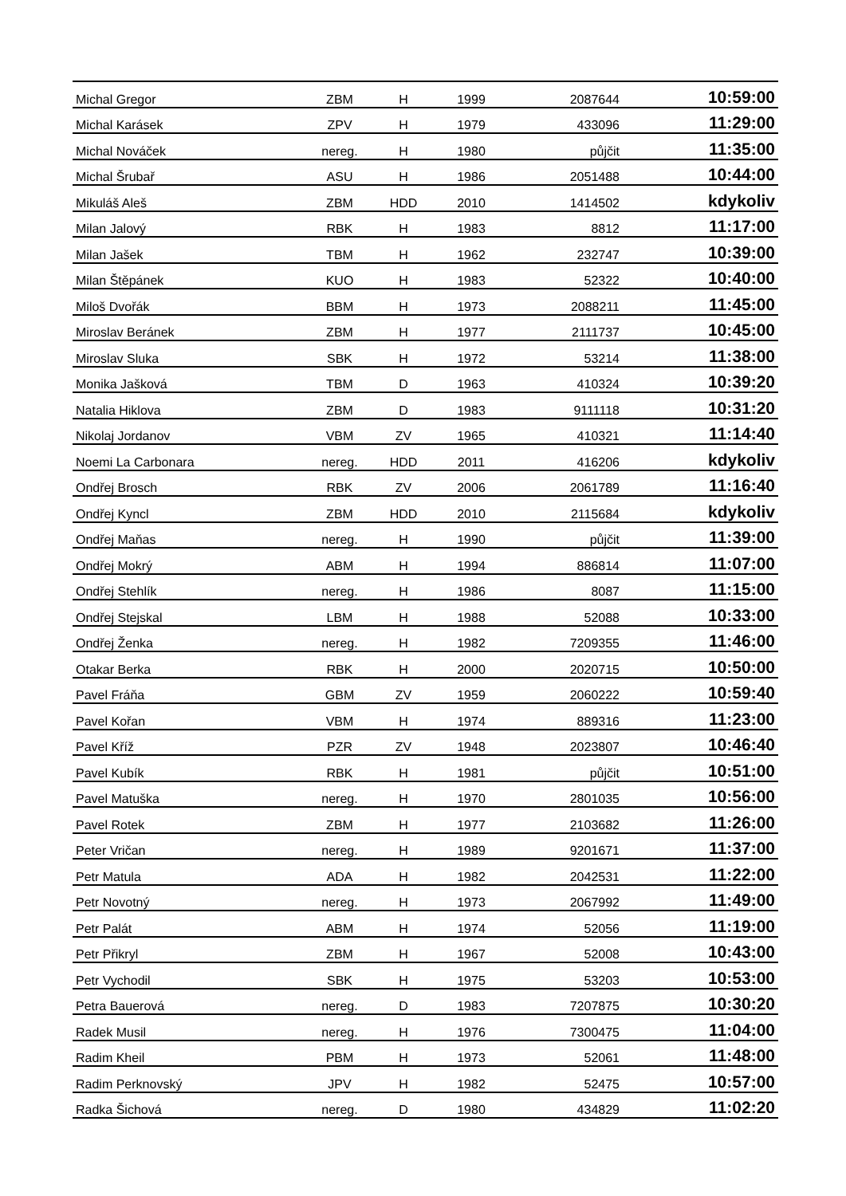| Michal Gregor | ZBM | H | 1999 | 2087644 | 10:59:00 |
| Michal Karásek | ZPV | H | 1979 | 433096 | 11:29:00 |
| Michal Nováček | nereg. | H | 1980 | půjčit | 11:35:00 |
| Michal Šrubař | ASU | H | 1986 | 2051488 | 10:44:00 |
| Mikuláš Aleš | ZBM | HDD | 2010 | 1414502 | kdykoliv |
| Milan Jalový | RBK | H | 1983 | 8812 | 11:17:00 |
| Milan Jašek | TBM | H | 1962 | 232747 | 10:39:00 |
| Milan Štěpánek | KUO | H | 1983 | 52322 | 10:40:00 |
| Miloš Dvořák | BBM | H | 1973 | 2088211 | 11:45:00 |
| Miroslav Beránek | ZBM | H | 1977 | 2111737 | 10:45:00 |
| Miroslav Sluka | SBK | H | 1972 | 53214 | 11:38:00 |
| Monika Jašková | TBM | D | 1963 | 410324 | 10:39:20 |
| Natalia Hiklova | ZBM | D | 1983 | 9111118 | 10:31:20 |
| Nikolaj Jordanov | VBM | ZV | 1965 | 410321 | 11:14:40 |
| Noemi La Carbonara | nereg. | HDD | 2011 | 416206 | kdykoliv |
| Ondřej Brosch | RBK | ZV | 2006 | 2061789 | 11:16:40 |
| Ondřej Kyncl | ZBM | HDD | 2010 | 2115684 | kdykoliv |
| Ondřej Maňas | nereg. | H | 1990 | půjčit | 11:39:00 |
| Ondřej Mokrý | ABM | H | 1994 | 886814 | 11:07:00 |
| Ondřej Stehlík | nereg. | H | 1986 | 8087 | 11:15:00 |
| Ondřej Stejskal | LBM | H | 1988 | 52088 | 10:33:00 |
| Ondřej Ženka | nereg. | H | 1982 | 7209355 | 11:46:00 |
| Otakar Berka | RBK | H | 2000 | 2020715 | 10:50:00 |
| Pavel Fráňa | GBM | ZV | 1959 | 2060222 | 10:59:40 |
| Pavel Kořan | VBM | H | 1974 | 889316 | 11:23:00 |
| Pavel Kříž | PZR | ZV | 1948 | 2023807 | 10:46:40 |
| Pavel Kubík | RBK | H | 1981 | půjčit | 10:51:00 |
| Pavel Matuška | nereg. | H | 1970 | 2801035 | 10:56:00 |
| Pavel Rotek | ZBM | H | 1977 | 2103682 | 11:26:00 |
| Peter Vričan | nereg. | H | 1989 | 9201671 | 11:37:00 |
| Petr Matula | ADA | H | 1982 | 2042531 | 11:22:00 |
| Petr Novotný | nereg. | H | 1973 | 2067992 | 11:49:00 |
| Petr Palát | ABM | H | 1974 | 52056 | 11:19:00 |
| Petr Přikryl | ZBM | H | 1967 | 52008 | 10:43:00 |
| Petr Vychodil | SBK | H | 1975 | 53203 | 10:53:00 |
| Petra Bauerová | nereg. | D | 1983 | 7207875 | 10:30:20 |
| Radek Musil | nereg. | H | 1976 | 7300475 | 11:04:00 |
| Radim Kheil | PBM | H | 1973 | 52061 | 11:48:00 |
| Radim Perknovský | JPV | H | 1982 | 52475 | 10:57:00 |
| Radka Šichová | nereg. | D | 1980 | 434829 | 11:02:20 |